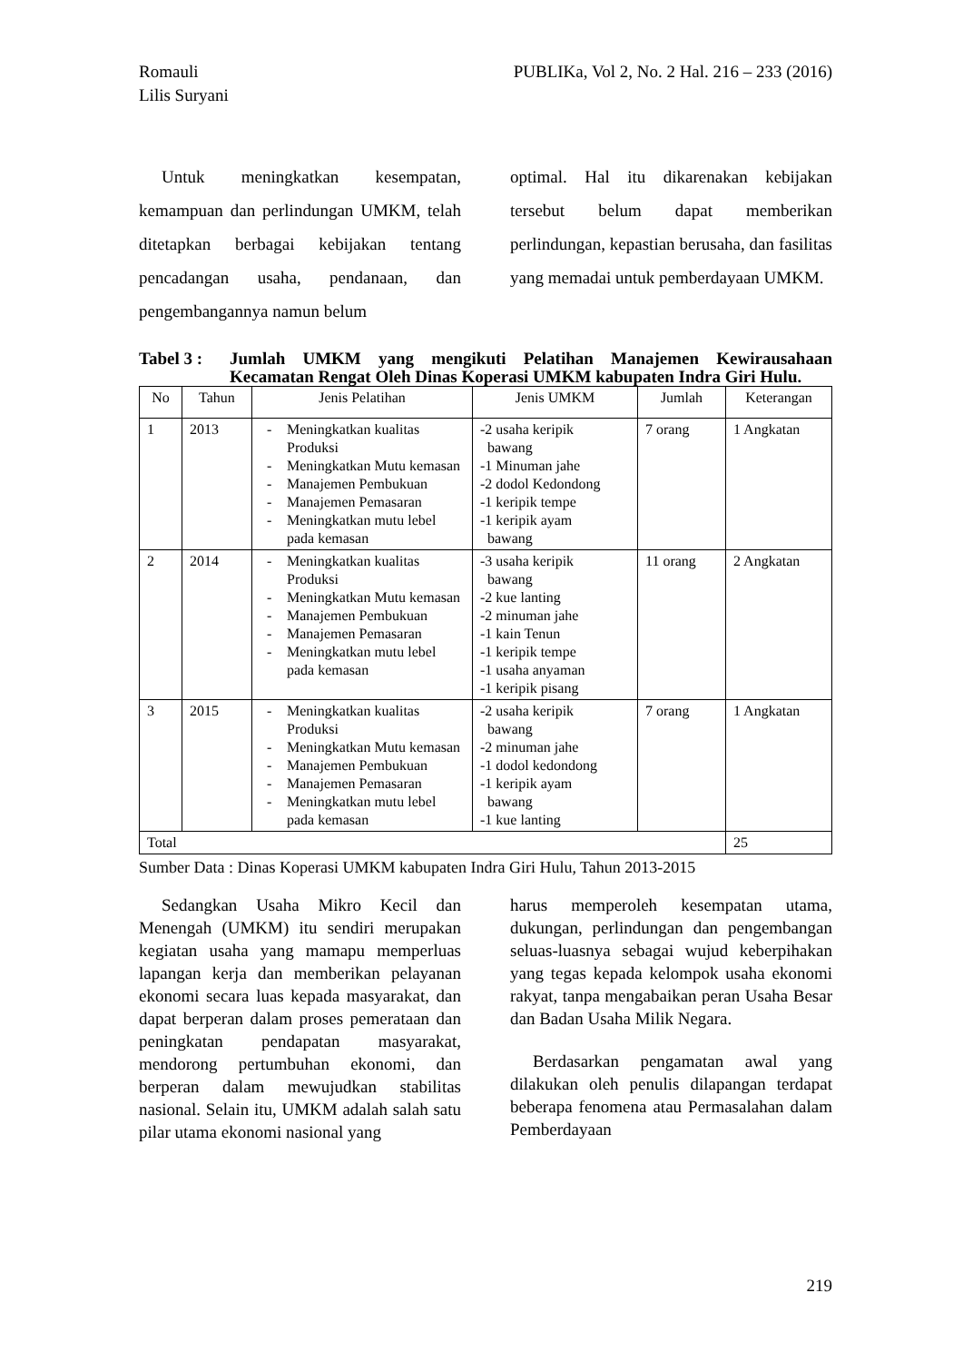Romauli
Lilis Suryani
PUBLIKa, Vol 2, No. 2 Hal. 216 – 233 (2016)
Untuk meningkatkan kesempatan, kemampuan dan perlindungan UMKM, telah ditetapkan berbagai kebijakan tentang pencadangan usaha, pendanaan, dan pengembangannya namun belum
optimal. Hal itu dikarenakan kebijakan tersebut belum dapat memberikan perlindungan, kepastian berusaha, dan fasilitas yang memadai untuk pemberdayaan UMKM.
Tabel 3 :
Jumlah UMKM yang mengikuti Pelatihan Manajemen Kewirausahaan Kecamatan Rengat Oleh Dinas Koperasi UMKM kabupaten Indra Giri Hulu.
| No | Tahun | Jenis Pelatihan | Jenis UMKM | Jumlah | Keterangan |
| --- | --- | --- | --- | --- | --- |
| 1 | 2013 | - Meningkatkan kualitas Produksi - Meningkatkan Mutu kemasan - Manajemen Pembukuan - Manajemen Pemasaran - Meningkatkan mutu lebel pada kemasan | -2 usaha keripik bawang -1 Minuman jahe -2 dodol Kedondong -1 keripik tempe -1 keripik ayam bawang | 7 orang | 1 Angkatan |
| 2 | 2014 | - Meningkatkan kualitas Produksi - Meningkatkan Mutu kemasan - Manajemen Pembukuan - Manajemen Pemasaran - Meningkatkan mutu lebel pada kemasan | -3 usaha keripik bawang -2 kue lanting -2 minuman jahe -1 kain Tenun -1 keripik tempe -1 usaha anyaman -1 keripik pisang | 11 orang | 2 Angkatan |
| 3 | 2015 | - Meningkatkan kualitas Produksi - Meningkatkan Mutu kemasan - Manajemen Pembukuan - Manajemen Pemasaran - Meningkatkan mutu lebel pada kemasan | -2 usaha keripik bawang -2 minuman jahe -1 dodol kedondong -1 keripik ayam bawang -1 kue lanting | 7 orang | 1 Angkatan |
| Total | | | | | 25 |
Sumber Data : Dinas Koperasi UMKM kabupaten Indra Giri Hulu, Tahun 2013-2015
Sedangkan Usaha Mikro Kecil dan Menengah (UMKM) itu sendiri merupakan kegiatan usaha yang mamapu memperluas lapangan kerja dan memberikan pelayanan ekonomi secara luas kepada masyarakat, dan dapat berperan dalam proses pemerataan dan peningkatan pendapatan masyarakat, mendorong pertumbuhan ekonomi, dan berperan dalam mewujudkan stabilitas nasional. Selain itu, UMKM adalah salah satu pilar utama ekonomi nasional yang
harus memperoleh kesempatan utama, dukungan, perlindungan dan pengembangan seluas-luasnya sebagai wujud keberpihakan yang tegas kepada kelompok usaha ekonomi rakyat, tanpa mengabaikan peran Usaha Besar dan Badan Usaha Milik Negara.
Berdasarkan pengamatan awal yang dilakukan oleh penulis dilapangan terdapat beberapa fenomena atau Permasalahan dalam Pemberdayaan
219